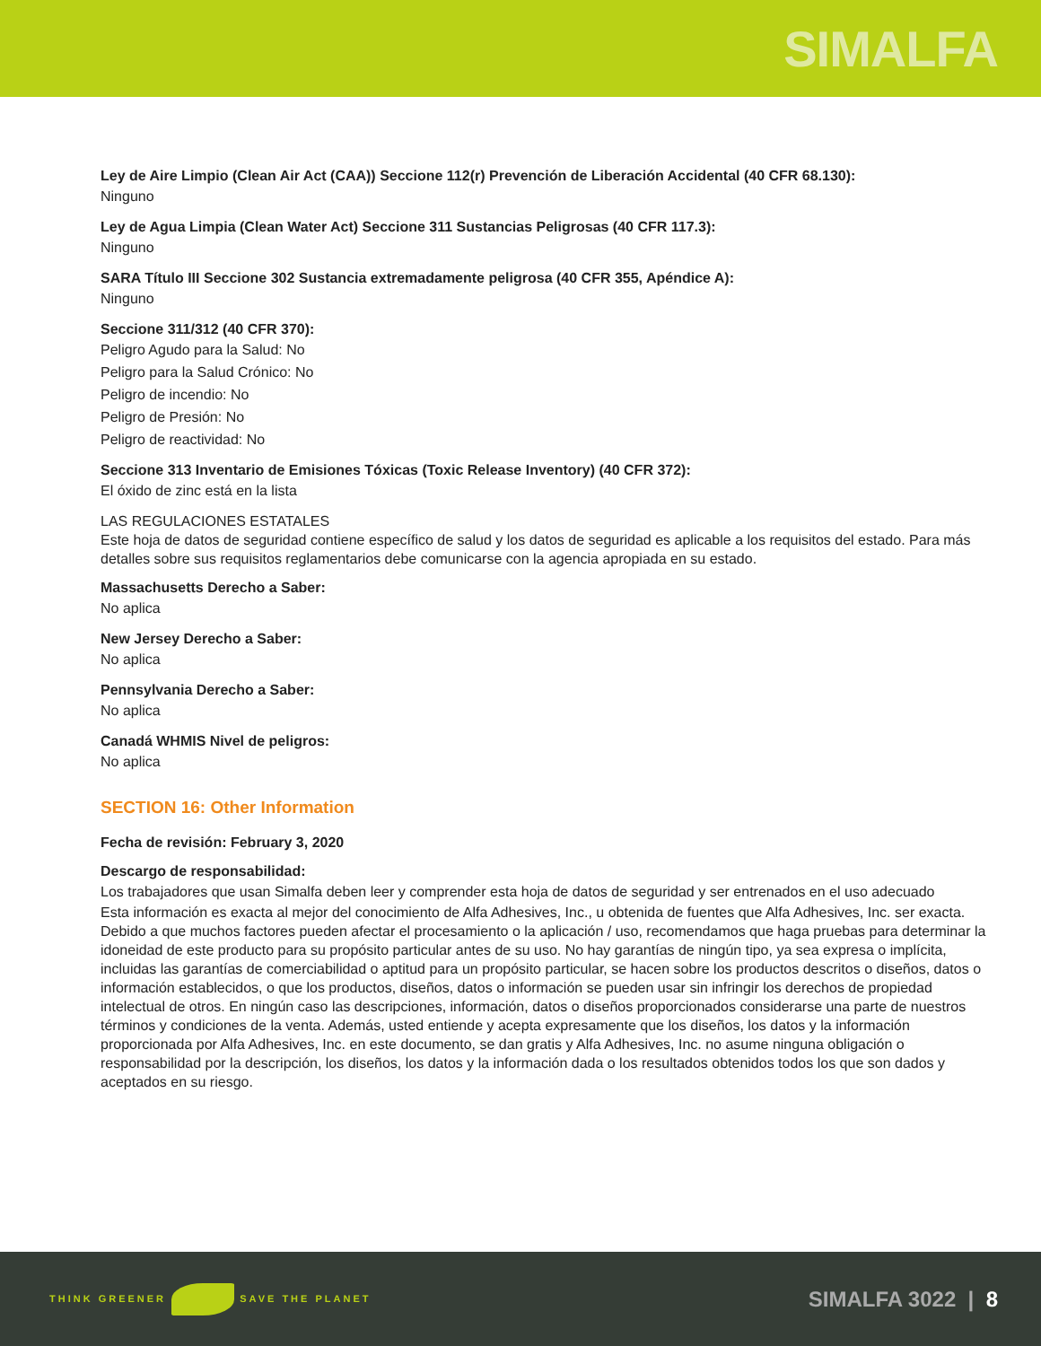SIMALFA
Ley de Aire Limpio (Clean Air Act (CAA)) Seccione 112(r) Prevención de Liberación Accidental (40 CFR 68.130):
Ninguno
Ley de Agua Limpia (Clean Water Act) Seccione 311 Sustancias Peligrosas (40 CFR 117.3):
Ninguno
SARA Título III Seccione 302 Sustancia extremadamente peligrosa (40 CFR 355, Apéndice A):
Ninguno
Seccione 311/312 (40 CFR 370):
Peligro Agudo para la Salud: No
Peligro para la Salud Crónico: No
Peligro de incendio: No
Peligro de Presión: No
Peligro de reactividad: No
Seccione 313 Inventario de Emisiones Tóxicas (Toxic Release Inventory) (40 CFR 372):
El óxido de zinc está en la lista
LAS REGULACIONES ESTATALES
Este hoja de datos de seguridad contiene específico de salud y los datos de seguridad es aplicable a los requisitos del estado. Para más detalles sobre sus requisitos reglamentarios debe comunicarse con la agencia apropiada en su estado.
Massachusetts Derecho a Saber:
No aplica
New Jersey Derecho a Saber:
No aplica
Pennsylvania Derecho a Saber:
No aplica
Canadá WHMIS Nivel de peligros:
No aplica
SECTION 16: Other Information
Fecha de revisión: February 3, 2020
Descargo de responsabilidad:
Los trabajadores que usan Simalfa deben leer y comprender esta hoja de datos de seguridad y ser entrenados en el uso adecuado
Esta información es exacta al mejor del conocimiento de Alfa Adhesives, Inc., u obtenida de fuentes que Alfa Adhesives, Inc. ser exacta. Debido a que muchos factores pueden afectar el procesamiento o la aplicación / uso, recomendamos que haga pruebas para determinar la idoneidad de este producto para su propósito particular antes de su uso. No hay garantías de ningún tipo, ya sea expresa o implícita, incluidas las garantías de comerciabilidad o aptitud para un propósito particular, se hacen sobre los productos descritos o diseños, datos o información establecidos, o que los productos, diseños, datos o información se pueden usar sin infringir los derechos de propiedad intelectual de otros. En ningún caso las descripciones, información, datos o diseños proporcionados considerarse una parte de nuestros términos y condiciones de la venta. Además, usted entiende y acepta expresamente que los diseños, los datos y la información proporcionada por Alfa Adhesives, Inc. en este documento, se dan gratis y Alfa Adhesives, Inc. no asume ninguna obligación o responsabilidad por la descripción, los diseños, los datos y la información dada o los resultados obtenidos todos los que son dados y aceptados en su riesgo.
THINK GREENER SAVE THE PLANET
SIMALFA 3022 | 8